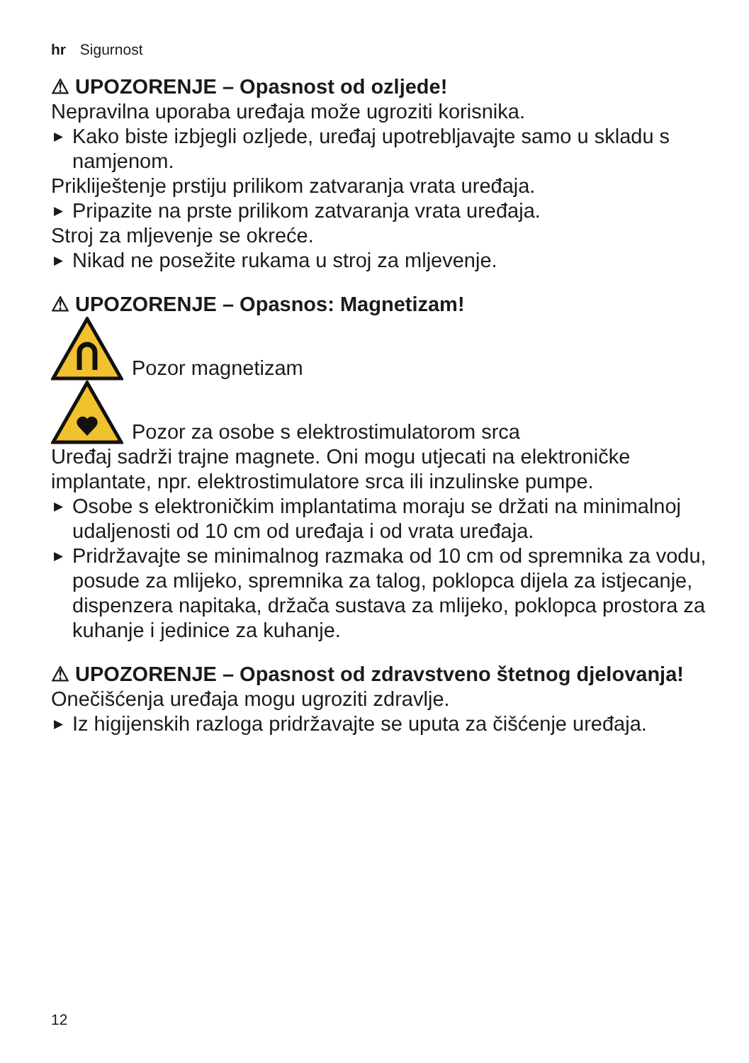hr Sigurnost
⚠ UPOZORENJE – Opasnost od ozljede!
Nepravilna uporaba uređaja može ugroziti korisnika.
▶ Kako biste izbjegli ozljede, uređaj upotrebljavajte samo u skladu s namjenom.
Prikliještenje prstiju prilikom zatvaranja vrata uređaja.
▶ Pripazite na prste prilikom zatvaranja vrata uređaja.
Stroj za mljevenje se okreće.
▶ Nikad ne posežite rukama u stroj za mljevenje.
⚠ UPOZORENJE – Opasnos: Magnetizam!
Pozor magnetizam
Pozor za osobe s elektrostimulatorom srca
Uređaj sadrži trajne magnete. Oni mogu utjecati na elektroničke implantate, npr. elektrostimulatore srca ili inzulinske pumpe.
▶ Osobe s elektroničkim implantatima moraju se držati na minimalnoj udaljenosti od 10 cm od uređaja i od vrata uređaja.
▶ Pridržavajte se minimalnog razmaka od 10 cm od spremnika za vodu, posude za mlijeko, spremnika za talog, poklopca dijela za istjecanje, dispenzera napitaka, držača sustava za mlijeko, poklopca prostora za kuhanje i jedinice za kuhanje.
⚠ UPOZORENJE – Opasnost od zdravstveno štetnog djelovanja!
Onečišćenja uređaja mogu ugroziti zdravlje.
▶ Iz higijenskih razloga pridržavajte se uputa za čišćenje uređaja.
12